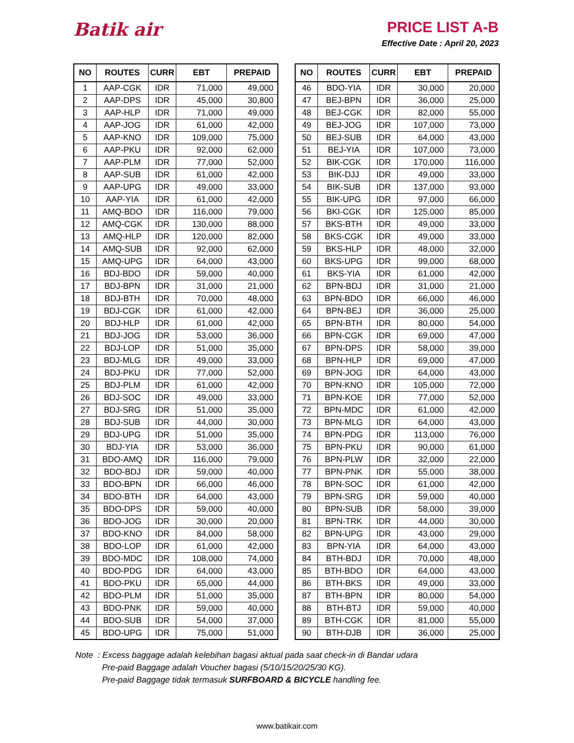Batik air
PRICE LIST A-B
Effective Date : April 20, 2023
| NO | ROUTES | CURR | EBT | PREPAID |
| --- | --- | --- | --- | --- |
| 1 | AAP-CGK | IDR | 71,000 | 49,000 |
| 2 | AAP-DPS | IDR | 45,000 | 30,800 |
| 3 | AAP-HLP | IDR | 71,000 | 49,000 |
| 4 | AAP-JOG | IDR | 61,000 | 42,000 |
| 5 | AAP-KNO | IDR | 109,000 | 75,000 |
| 6 | AAP-PKU | IDR | 92,000 | 62,000 |
| 7 | AAP-PLM | IDR | 77,000 | 52,000 |
| 8 | AAP-SUB | IDR | 61,000 | 42,000 |
| 9 | AAP-UPG | IDR | 49,000 | 33,000 |
| 10 | AAP-YIA | IDR | 61,000 | 42,000 |
| 11 | AMQ-BDO | IDR | 116,000 | 79,000 |
| 12 | AMQ-CGK | IDR | 130,000 | 88,000 |
| 13 | AMQ-HLP | IDR | 120,000 | 82,000 |
| 14 | AMQ-SUB | IDR | 92,000 | 62,000 |
| 15 | AMQ-UPG | IDR | 64,000 | 43,000 |
| 16 | BDJ-BDO | IDR | 59,000 | 40,000 |
| 17 | BDJ-BPN | IDR | 31,000 | 21,000 |
| 18 | BDJ-BTH | IDR | 70,000 | 48,000 |
| 19 | BDJ-CGK | IDR | 61,000 | 42,000 |
| 20 | BDJ-HLP | IDR | 61,000 | 42,000 |
| 21 | BDJ-JOG | IDR | 53,000 | 36,000 |
| 22 | BDJ-LOP | IDR | 51,000 | 35,000 |
| 23 | BDJ-MLG | IDR | 49,000 | 33,000 |
| 24 | BDJ-PKU | IDR | 77,000 | 52,000 |
| 25 | BDJ-PLM | IDR | 61,000 | 42,000 |
| 26 | BDJ-SOC | IDR | 49,000 | 33,000 |
| 27 | BDJ-SRG | IDR | 51,000 | 35,000 |
| 28 | BDJ-SUB | IDR | 44,000 | 30,000 |
| 29 | BDJ-UPG | IDR | 51,000 | 35,000 |
| 30 | BDJ-YIA | IDR | 53,000 | 36,000 |
| 31 | BDO-AMQ | IDR | 116,000 | 79,000 |
| 32 | BDO-BDJ | IDR | 59,000 | 40,000 |
| 33 | BDO-BPN | IDR | 66,000 | 46,000 |
| 34 | BDO-BTH | IDR | 64,000 | 43,000 |
| 35 | BDO-DPS | IDR | 59,000 | 40,000 |
| 36 | BDO-JOG | IDR | 30,000 | 20,000 |
| 37 | BDO-KNO | IDR | 84,000 | 58,000 |
| 38 | BDO-LOP | IDR | 61,000 | 42,000 |
| 39 | BDO-MDC | IDR | 108,000 | 74,000 |
| 40 | BDO-PDG | IDR | 64,000 | 43,000 |
| 41 | BDO-PKU | IDR | 65,000 | 44,000 |
| 42 | BDO-PLM | IDR | 51,000 | 35,000 |
| 43 | BDO-PNK | IDR | 59,000 | 40,000 |
| 44 | BDO-SUB | IDR | 54,000 | 37,000 |
| 45 | BDO-UPG | IDR | 75,000 | 51,000 |
| NO | ROUTES | CURR | EBT | PREPAID |
| --- | --- | --- | --- | --- |
| 46 | BDO-YIA | IDR | 30,000 | 20,000 |
| 47 | BEJ-BPN | IDR | 36,000 | 25,000 |
| 48 | BEJ-CGK | IDR | 82,000 | 55,000 |
| 49 | BEJ-JOG | IDR | 107,000 | 73,000 |
| 50 | BEJ-SUB | IDR | 64,000 | 43,000 |
| 51 | BEJ-YIA | IDR | 107,000 | 73,000 |
| 52 | BIK-CGK | IDR | 170,000 | 116,000 |
| 53 | BIK-DJJ | IDR | 49,000 | 33,000 |
| 54 | BIK-SUB | IDR | 137,000 | 93,000 |
| 55 | BIK-UPG | IDR | 97,000 | 66,000 |
| 56 | BKI-CGK | IDR | 125,000 | 85,000 |
| 57 | BKS-BTH | IDR | 49,000 | 33,000 |
| 58 | BKS-CGK | IDR | 49,000 | 33,000 |
| 59 | BKS-HLP | IDR | 48,000 | 32,000 |
| 60 | BKS-UPG | IDR | 99,000 | 68,000 |
| 61 | BKS-YIA | IDR | 61,000 | 42,000 |
| 62 | BPN-BDJ | IDR | 31,000 | 21,000 |
| 63 | BPN-BDO | IDR | 66,000 | 46,000 |
| 64 | BPN-BEJ | IDR | 36,000 | 25,000 |
| 65 | BPN-BTH | IDR | 80,000 | 54,000 |
| 66 | BPN-CGK | IDR | 69,000 | 47,000 |
| 67 | BPN-DPS | IDR | 58,000 | 39,000 |
| 68 | BPN-HLP | IDR | 69,000 | 47,000 |
| 69 | BPN-JOG | IDR | 64,000 | 43,000 |
| 70 | BPN-KNO | IDR | 105,000 | 72,000 |
| 71 | BPN-KOE | IDR | 77,000 | 52,000 |
| 72 | BPN-MDC | IDR | 61,000 | 42,000 |
| 73 | BPN-MLG | IDR | 64,000 | 43,000 |
| 74 | BPN-PDG | IDR | 113,000 | 76,000 |
| 75 | BPN-PKU | IDR | 90,000 | 61,000 |
| 76 | BPN-PLW | IDR | 32,000 | 22,000 |
| 77 | BPN-PNK | IDR | 55,000 | 38,000 |
| 78 | BPN-SOC | IDR | 61,000 | 42,000 |
| 79 | BPN-SRG | IDR | 59,000 | 40,000 |
| 80 | BPN-SUB | IDR | 58,000 | 39,000 |
| 81 | BPN-TRK | IDR | 44,000 | 30,000 |
| 82 | BPN-UPG | IDR | 43,000 | 29,000 |
| 83 | BPN-YIA | IDR | 64,000 | 43,000 |
| 84 | BTH-BDJ | IDR | 70,000 | 48,000 |
| 85 | BTH-BDO | IDR | 64,000 | 43,000 |
| 86 | BTH-BKS | IDR | 49,000 | 33,000 |
| 87 | BTH-BPN | IDR | 80,000 | 54,000 |
| 88 | BTH-BTJ | IDR | 59,000 | 40,000 |
| 89 | BTH-CGK | IDR | 81,000 | 55,000 |
| 90 | BTH-DJB | IDR | 36,000 | 25,000 |
Note : Excess baggage adalah kelebihan bagasi aktual pada saat check-in di Bandar udara
Pre-paid Baggage adalah Voucher bagasi (5/10/15/20/25/30 KG).
Pre-paid Baggage tidak termasuk SURFBOARD & BICYCLE handling fee.
www.batikair.com